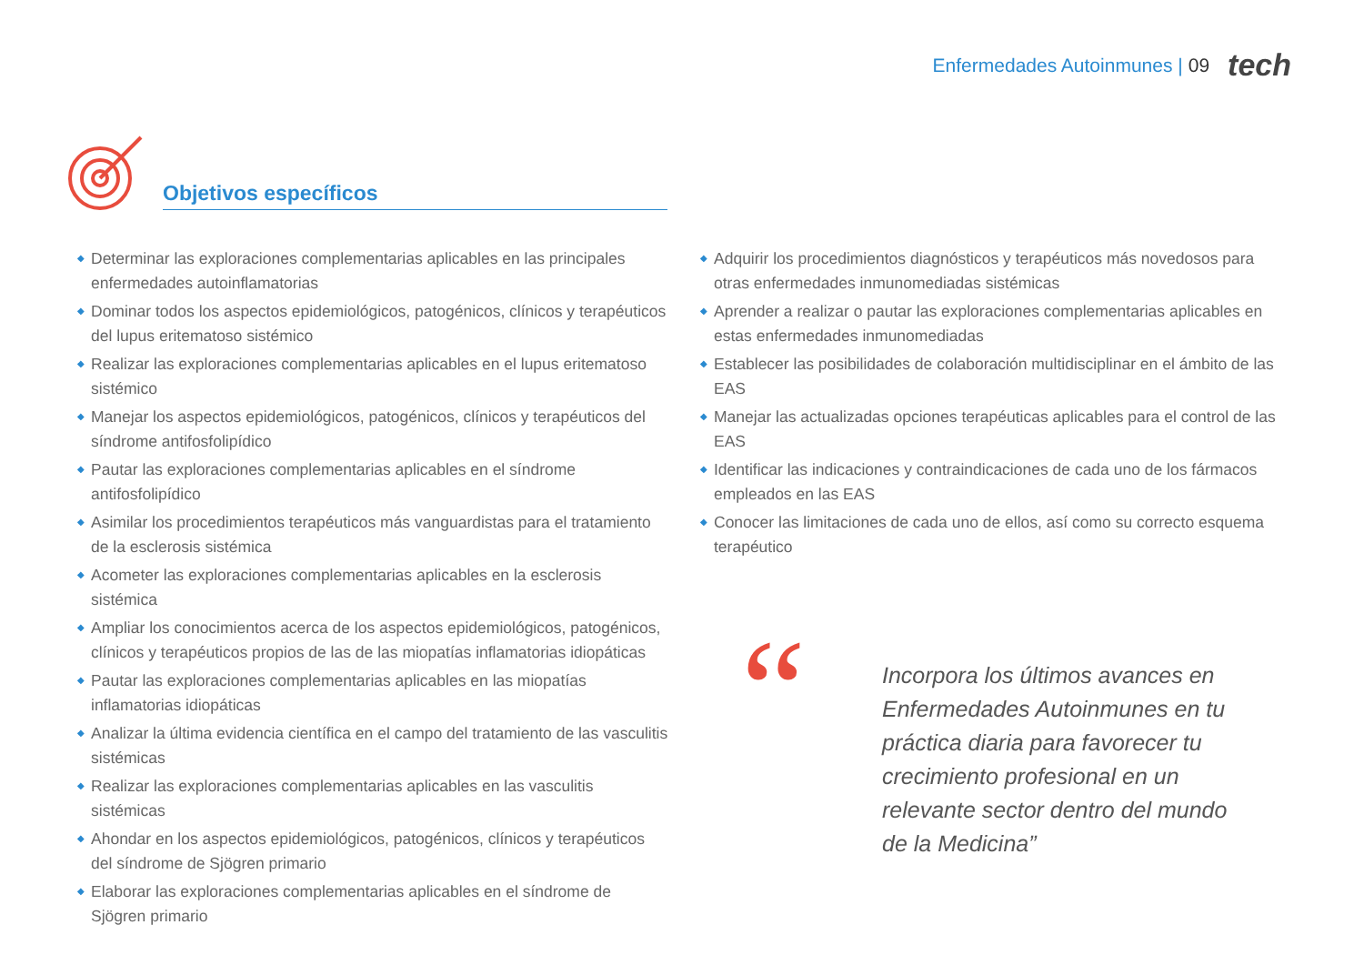Enfermedades Autoinmunes | 09 tech
Objetivos específicos
◆ Determinar las exploraciones complementarias aplicables en las principales enfermedades autoinflamatorias
◆ Dominar todos los aspectos epidemiológicos, patogénicos, clínicos y terapéuticos del lupus eritematoso sistémico
◆ Realizar las exploraciones complementarias aplicables en el lupus eritematoso sistémico
◆ Manejar los aspectos epidemiológicos, patogénicos, clínicos y terapéuticos del síndrome antifosfolipídico
◆ Pautar las exploraciones complementarias aplicables en el síndrome antifosfolipídico
◆ Asimilar los procedimientos terapéuticos más vanguardistas para el tratamiento de la esclerosis sistémica
◆ Acometer las exploraciones complementarias aplicables en la esclerosis sistémica
◆ Ampliar los conocimientos acerca de los aspectos epidemiológicos, patogénicos, clínicos y terapéuticos propios de las de las miopatías inflamatorias idiopáticas
◆ Pautar las exploraciones complementarias aplicables en las miopatías inflamatorias idiopáticas
◆ Analizar la última evidencia científica en el campo del tratamiento de las vasculitis sistémicas
◆ Realizar las exploraciones complementarias aplicables en las vasculitis sistémicas
◆ Ahondar en los aspectos epidemiológicos, patogénicos, clínicos y terapéuticos del síndrome de Sjögren primario
◆ Elaborar las exploraciones complementarias aplicables en el síndrome de Sjögren primario
◆ Adquirir los procedimientos diagnósticos y terapéuticos más novedosos para otras enfermedades inmunomediadas sistémicas
◆ Aprender a realizar o pautar las exploraciones complementarias aplicables en estas enfermedades inmunomediadas
◆ Establecer las posibilidades de colaboración multidisciplinar en el ámbito de las EAS
◆ Manejar las actualizadas opciones terapéuticas aplicables para el control de las EAS
◆ Identificar las indicaciones y contraindicaciones de cada uno de los fármacos empleados en las EAS
◆ Conocer las limitaciones de cada uno de ellos, así como su correcto esquema terapéutico
“
Incorpora los últimos avances en Enfermedades Autoinmunes en tu práctica diaria para favorecer tu crecimiento profesional en un relevante sector dentro del mundo de la Medicina”